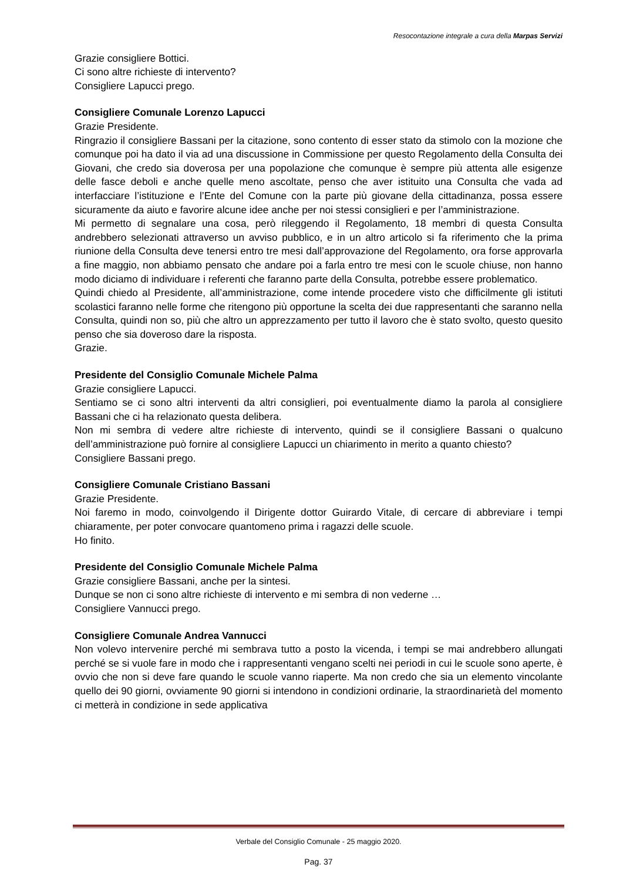Resocontazione integrale a cura della Marpas Servizi
Grazie consigliere Bottici.
Ci sono altre richieste di intervento?
Consigliere Lapucci prego.
Consigliere Comunale Lorenzo Lapucci
Grazie Presidente.
Ringrazio il consigliere Bassani per la citazione, sono contento di esser stato da stimolo con la mozione che comunque poi ha dato il via ad una discussione in Commissione per questo Regolamento della Consulta dei Giovani, che credo sia doverosa per una popolazione che comunque è sempre più attenta alle esigenze delle fasce deboli e anche quelle meno ascoltate, penso che aver istituito una Consulta che vada ad interfacciare l’istituzione e l’Ente del Comune con la parte più giovane della cittadinanza, possa essere sicuramente da aiuto e favorire alcune idee anche per noi stessi consiglieri e per l’amministrazione.
Mi permetto di segnalare una cosa, però rileggendo il Regolamento, 18 membri di questa Consulta andrebbero selezionati attraverso un avviso pubblico, e in un altro articolo si fa riferimento che la prima riunione della Consulta deve tenersi entro tre mesi dall’approvazione del Regolamento, ora forse approvarla a fine maggio, non abbiamo pensato che andare poi a farla entro tre mesi con le scuole chiuse, non hanno modo diciamo di individuare i referenti che faranno parte della Consulta, potrebbe essere problematico.
Quindi chiedo al Presidente, all’amministrazione, come intende procedere visto che difficilmente gli istituti scolastici faranno nelle forme che ritengono più opportune la scelta dei due rappresentanti che saranno nella Consulta, quindi non so, più che altro un apprezzamento per tutto il lavoro che è stato svolto, questo quesito penso che sia doveroso dare la risposta.
Grazie.
Presidente del Consiglio Comunale Michele Palma
Grazie consigliere Lapucci.
Sentiamo se ci sono altri interventi da altri consiglieri, poi eventualmente diamo la parola al consigliere Bassani che ci ha relazionato questa delibera.
Non mi sembra di vedere altre richieste di intervento, quindi se il consigliere Bassani o qualcuno dell’amministrazione può fornire al consigliere Lapucci un chiarimento in merito a quanto chiesto?
Consigliere Bassani prego.
Consigliere Comunale Cristiano Bassani
Grazie Presidente.
Noi faremo in modo, coinvolgendo il Dirigente dottor Guirardo Vitale, di cercare di abbreviare i tempi chiaramente, per poter convocare quantomeno prima i ragazzi delle scuole.
Ho finito.
Presidente del Consiglio Comunale Michele Palma
Grazie consigliere Bassani, anche per la sintesi.
Dunque se non ci sono altre richieste di intervento e mi sembra di non vederne …
Consigliere Vannucci prego.
Consigliere Comunale Andrea Vannucci
Non volevo intervenire perché mi sembrava tutto a posto la vicenda, i tempi se mai andrebbero allungati perché se si vuole fare in modo che i rappresentanti vengano scelti nei periodi in cui le scuole sono aperte, è ovvio che non si deve fare quando le scuole vanno riaperte. Ma non credo che sia un elemento vincolante quello dei 90 giorni, ovviamente 90 giorni si intendono in condizioni ordinarie, la straordinarietà del momento ci metterà in condizione in sede applicativa
Verbale del Consiglio Comunale - 25 maggio 2020.
Pag. 37